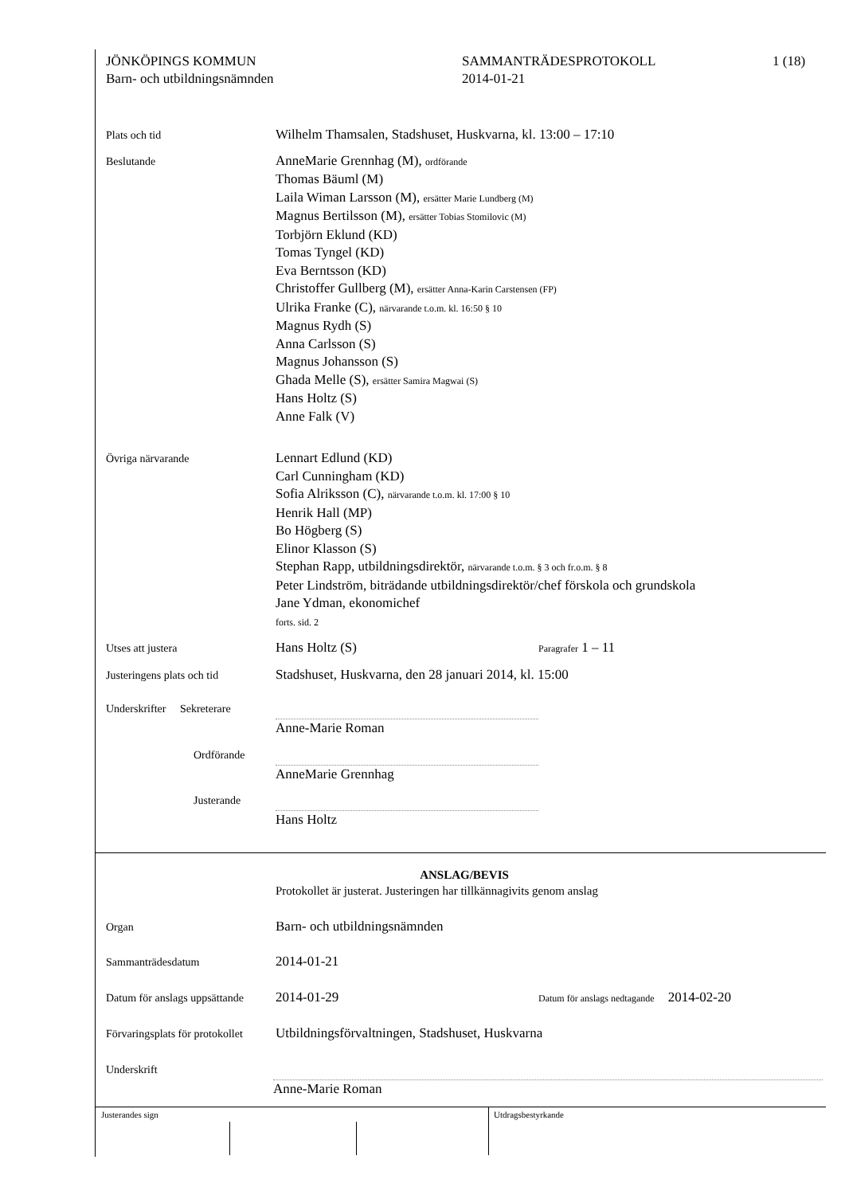JÖNKÖPINGS KOMMUN
Barn- och utbildningsnämnden
SAMMANTRÄDESPROTOKOLL
2014-01-21
1 (18)
Plats och tid
Wilhelm Thamsalen, Stadshuset, Huskvarna, kl. 13:00 – 17:10
Beslutande
AnneMarie Grennhag (M), ordförande
Thomas Bäuml (M)
Laila Wiman Larsson (M), ersätter Marie Lundberg (M)
Magnus Bertilsson (M), ersätter Tobias Stomilovic (M)
Torbjörn Eklund (KD)
Tomas Tyngel (KD)
Eva Berntsson (KD)
Christoffer Gullberg (M), ersätter Anna-Karin Carstensen (FP)
Ulrika Franke (C), närvarande t.o.m. kl. 16:50 § 10
Magnus Rydh (S)
Anna Carlsson (S)
Magnus Johansson (S)
Ghada Melle (S), ersätter Samira Magwai (S)
Hans Holtz (S)
Anne Falk (V)
Övriga närvarande
Lennart Edlund (KD)
Carl Cunningham (KD)
Sofia Alriksson (C), närvarande t.o.m. kl. 17:00 § 10
Henrik Hall (MP)
Bo Högberg (S)
Elinor Klasson (S)
Stephan Rapp, utbildningsdirektör, närvarande t.o.m. § 3 och fr.o.m. § 8
Peter Lindström, biträdande utbildningsdirektör/chef förskola och grundskola
Jane Ydman, ekonomichef
forts. sid. 2
Utses att justera
Hans Holtz (S)
Paragrafer 1 – 11
Justeringens plats och tid
Stadshuset, Huskvarna, den 28 januari 2014, kl. 15:00
Underskrifter Sekreterare
Anne-Marie Roman
Ordförande
AnneMarie Grennhag
Justerande
Hans Holtz
ANSLAG/BEVIS
Protokollet är justerat. Justeringen har tillkännagivits genom anslag
Organ
Barn- och utbildningsnämnden
Sammanträdesdatum
2014-01-21
Datum för anslags uppsättande
2014-01-29
Datum för anslags nedtagande 2014-02-20
Förvaringsplats för protokollet
Utbildningsförvaltningen, Stadshuset, Huskvarna
Underskrift
Anne-Marie Roman
Justerandes sign Utdragsbestyrkande